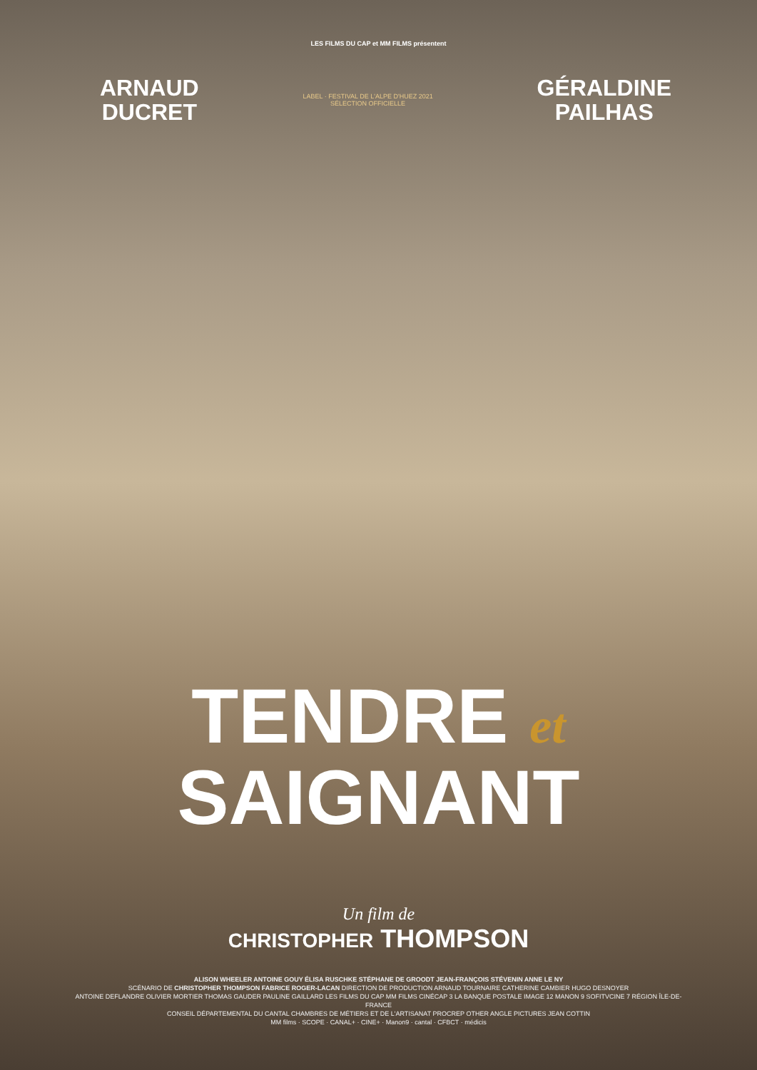LES FILMS DU CAP et MM FILMS présentent
ARNAUD
DUCRET
LABEL · FESTIVAL DE L'ALPE D'HUEZ 2021
SÉLECTION OFFICIELLE
GÉRALDINE
PAILHAS
TENDRE et
SAIGNANT
Un film de
CHRISTOPHER THOMPSON
ALISON WHEELER ANTOINE GOUY ÉLISA RUSCHKE STÉPHANE DE GROODT JEAN-FRANÇOIS STÉVENIN ANNE LE NY
SCÉNARIO DE CHRISTOPHER THOMPSON FABRICE ROGER-LACAN DIRECTION DE PRODUCTION ARNAUD TOURNAIRE CATHERINE CAMBIER HUGO DESNOYER
ANTOINE DEFLANDRE OLIVIER MORTIER THOMAS GAUDER PAULINE GAILLARD LES FILMS DU CAP MM FILMS CINÉCAP 3 LA BANQUE POSTALE IMAGE 12 MANON 9 SOFITVCINE 7 RÉGION ÎLE-DE-FRANCE
CONSEIL DÉPARTEMENTAL DU CANTAL CHAMBRES DE MÉTIERS ET DE L'ARTISANAT PROCREP OTHER ANGLE PICTURES JEAN COTTIN
MM films · SCOPE · CANAL+ · CINE+ · Manon9 · cantal · CFBCT · médicis